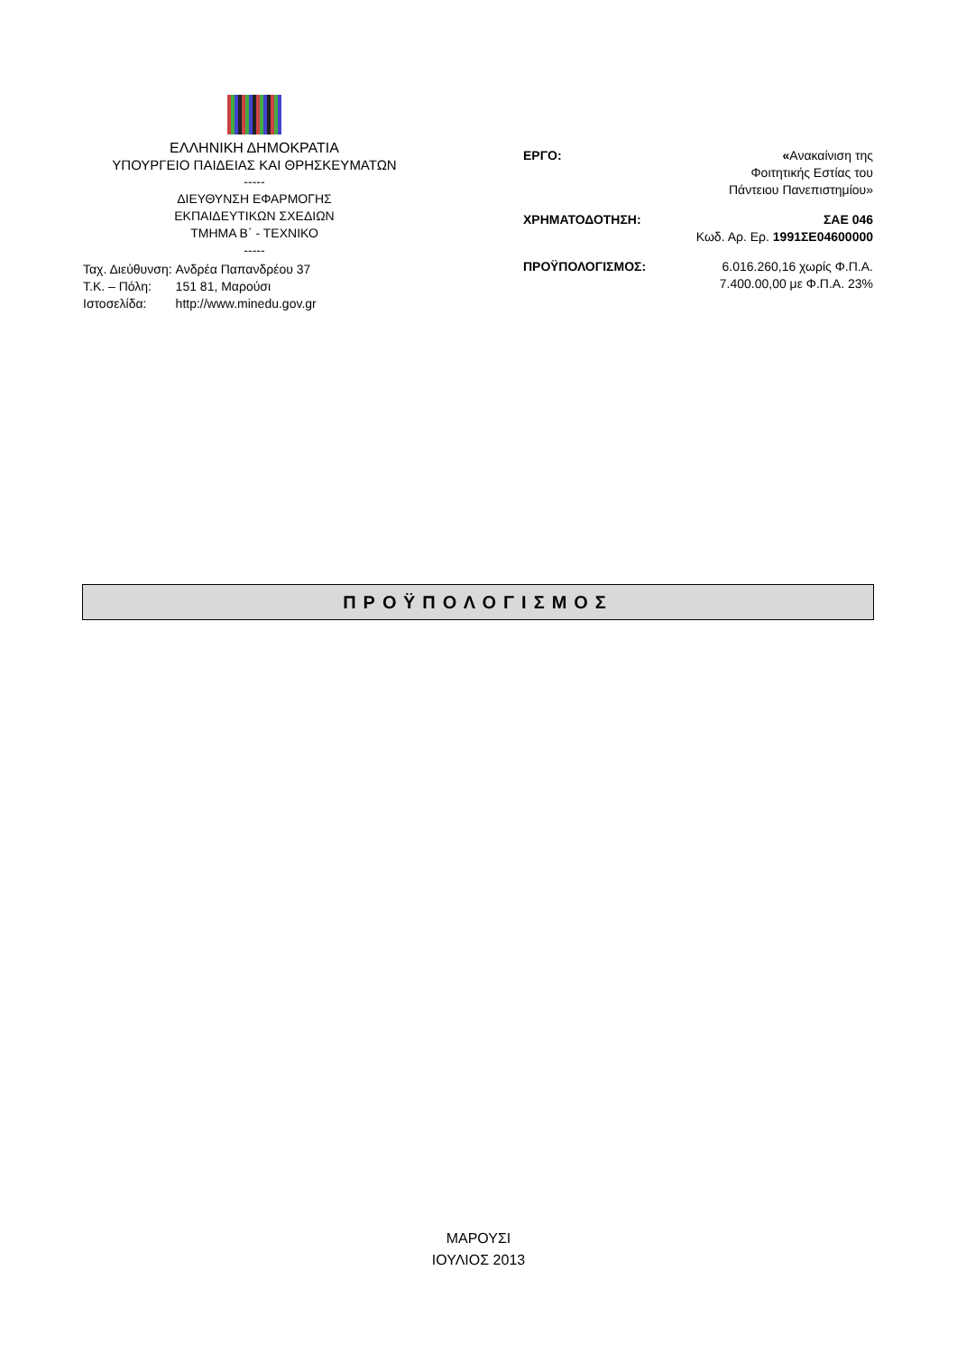ΕΛΛΗΝΙΚΗ ΔΗΜΟΚΡΑΤΙΑ
ΥΠΟΥΡΓΕΙΟ ΠΑΙΔΕΙΑΣ ΚΑΙ ΘΡΗΣΚΕΥΜΑΤΩΝ
-----
ΔΙΕΥΘΥΝΣΗ ΕΦΑΡΜΟΓΗΣ
ΕΚΠΑΙΔΕΥΤΙΚΩΝ ΣΧΕΔΙΩΝ
ΤΜΗΜΑ Β΄ - ΤΕΧΝΙΚΟ
-----
| Ταχ. Διεύθυνση: | Ανδρέα Παπανδρέου 37 |
| Τ.Κ. – Πόλη: | 151 81, Μαρούσι |
| Ιστοσελίδα: | http://www.minedu.gov.gr |
ΕΡΓΟ: «Ανακαίνιση της
Φοιτητικής Εστίας του
Πάντειου Πανεπιστημίου»
ΧΡΗΜΑΤΟΔΟΤΗΣΗ: ΣΑΕ 046
Κωδ. Αρ. Ερ. 1991ΣΕ04600000
ΠΡΟΫΠΟΛΟΓΙΣΜΟΣ: 6.016.260,16 χωρίς Φ.Π.Α.
7.400.00,00 με Φ.Π.Α. 23%
ΠΡΟΫΠΟΛΟΓΙΣΜΟΣ
ΜΑΡΟΥΣΙ
ΙΟΥΛΙΟΣ 2013